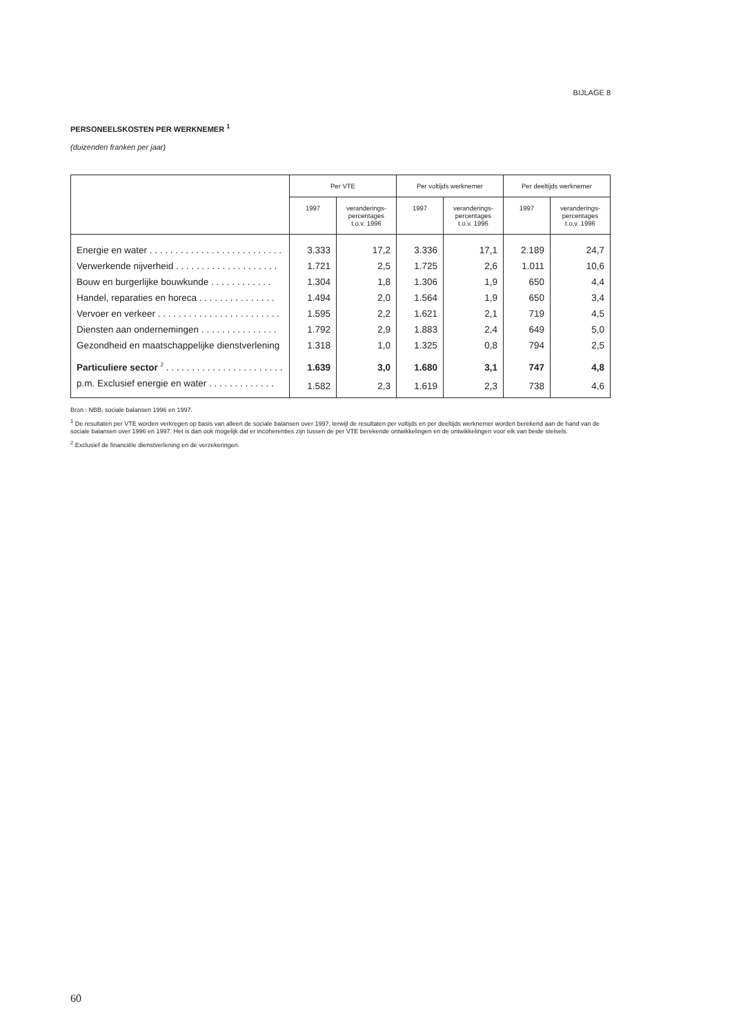BIJLAGE 8
PERSONEELSKOSTEN PER WERKNEMER <sup>1</sup>
(duizenden franken per jaar)
| | Per VTE | | Per voltijds werknemer | | Per deeltijds werknemer | |
| --- | --- | --- | --- | --- | --- | --- |
| | 1997 | veranderings- percentages t.o.v. 1996 | 1997 | veranderings- percentages t.o.v. 1996 | 1997 | veranderings- percentages t.o.v. 1996 |
| Energie en water . . . . . . . . . . . . . . . . . . . . . . . . . . | 3.333 | 17,2 | 3.336 | 17,1 | 2.189 | 24,7 |
| Verwerkende nijverheid . . . . . . . . . . . . . . . . . . . . | 1.721 | 2,5 | 1.725 | 2,6 | 1.011 | 10,6 |
| Bouw en burgerlijke bouwkunde . . . . . . . . . . . . | 1.304 | 1,8 | 1.306 | 1,9 | 650 | 4,4 |
| Handel, reparaties en horeca . . . . . . . . . . . . . . . | 1.494 | 2,0 | 1.564 | 1,9 | 650 | 3,4 |
| Vervoer en verkeer . . . . . . . . . . . . . . . . . . . . . . . . | 1.595 | 2,2 | 1.621 | 2,1 | 719 | 4,5 |
| Diensten aan ondernemingen . . . . . . . . . . . . . . . | 1.792 | 2,9 | 1.883 | 2,4 | 649 | 5,0 |
| Gezondheid en maatschappelijke dienstverlening | 1.318 | 1,0 | 1.325 | 0,8 | 794 | 2,5 |
| Particuliere sector <sup>2</sup> . . . . . . . . . . . . . . . . . . . . . . . | 1.639 | 3,0 | 1.680 | 3,1 | 747 | 4,8 |
| p.m. Exclusief energie en water . . . . . . . . . . . . . | 1.582 | 2,3 | 1.619 | 2,3 | 738 | 4,6 |
Bron : NBB, sociale balansen 1996 en 1997.
<sup>1</sup> De resultaten per VTE worden verkregen op basis van alleen de sociale balansen over 1997, terwijl de resultaten per voltijds en per deeltijds werknemer worden berekend aan de hand van de sociale balansen over 1996 en 1997. Het is dan ook mogelijk dat er incoherenties zijn tussen de per VTE berekende ontwikkelingen en de ontwikkelingen voor elk van beide stelsels.
<sup>2</sup> Exclusief de financiële dienstverlening en de verzekeringen.
60